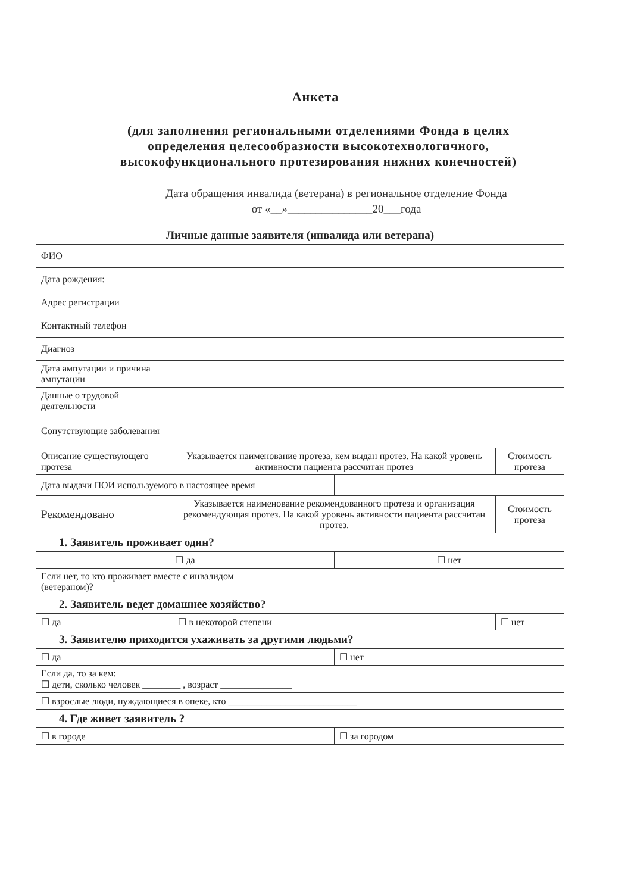Анкета
(для заполнения региональными отделениями Фонда в целях определения целесообразности высокотехнологичного, высокофункционального протезирования нижних конечностей)
Дата обращения инвалида (ветерана) в региональное отделение Фонда
от «__»_______________20___года
| Личные данные заявителя (инвалида или ветерана) | | | |
| --- | --- | --- | --- |
| ФИО | | | |
| Дата рождения: | | | |
| Адрес регистрации | | | |
| Контактный телефон | | | |
| Диагноз | | | |
| Дата ампутации и причина ампутации | | | |
| Данные о трудовой деятельности | | | |
| Сопутствующие заболевания | | | |
| Описание существующего протеза | Указывается наименование протеза, кем выдан протез. На какой уровень активности пациента рассчитан протез | | Стоимость протеза |
| Дата выдачи ПОИ используемого в настоящее время | | | |
| Рекомендовано | Указывается наименование рекомендованного протеза и организация рекомендующая протез. На какой уровень активности пациента рассчитан протез. | | Стоимость протеза |
| 1. Заявитель проживает один? | | | |
| ☐ да | | ☐ нет | |
| Если нет, то кто проживает вместе с инвалидом (ветераном)? | | | |
| 2. Заявитель ведет домашнее хозяйство? | | | |
| ☐ да | ☐ в некоторой степени | | ☐ нет |
| 3. Заявителю приходится ухаживать за другими людьми? | | | |
| ☐ да | | ☐ нет | |
| Если да, то за кем: ☐ дети, сколько человек ________ , возраст _______________ | | | |
| ☐ взрослые люди, нуждающиеся в опеке, кто ___________________________ | | | |
| 4. Где живет заявитель ? | | | |
| ☐ в городе | | ☐ за городом | |